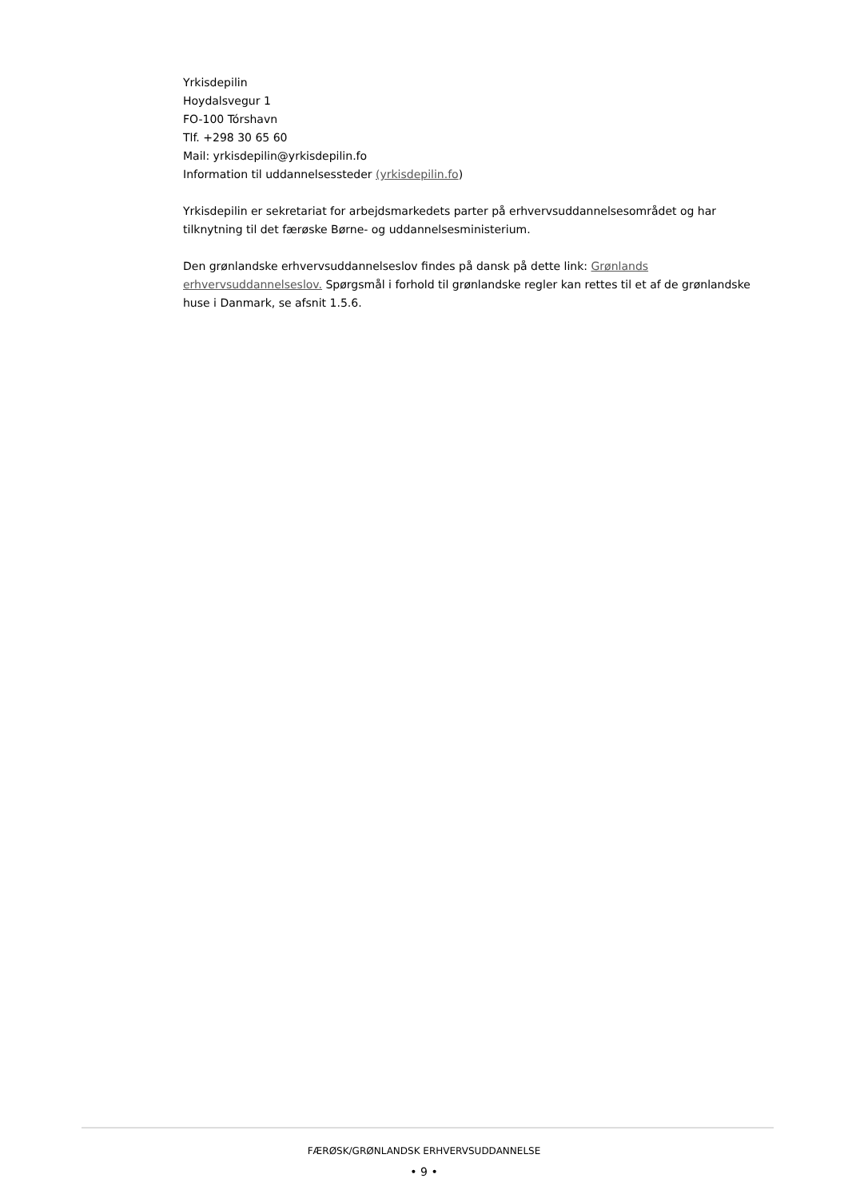Yrkisdepilin
Hoydalsvegur 1
FO-100 Tórshavn
Tlf. +298 30 65 60
Mail: yrkisdepilin@yrkisdepilin.fo
Information til uddannelsessteder (yrkisdepilin.fo)
Yrkisdepilin er sekretariat for arbejdsmarkedets parter på erhvervsuddannelsesområdet og har tilknytning til det færøske Børne- og uddannelsesministerium.
Den grønlandske erhvervsuddannelseslov findes på dansk på dette link: Grønlands erhvervsuddannelseslov. Spørgsmål i forhold til grønlandske regler kan rettes til et af de grønlandske huse i Danmark, se afsnit 1.5.6.
FÆRØSK/GRØNLANDSK ERHVERVSUDDANNELSE
• 9 •